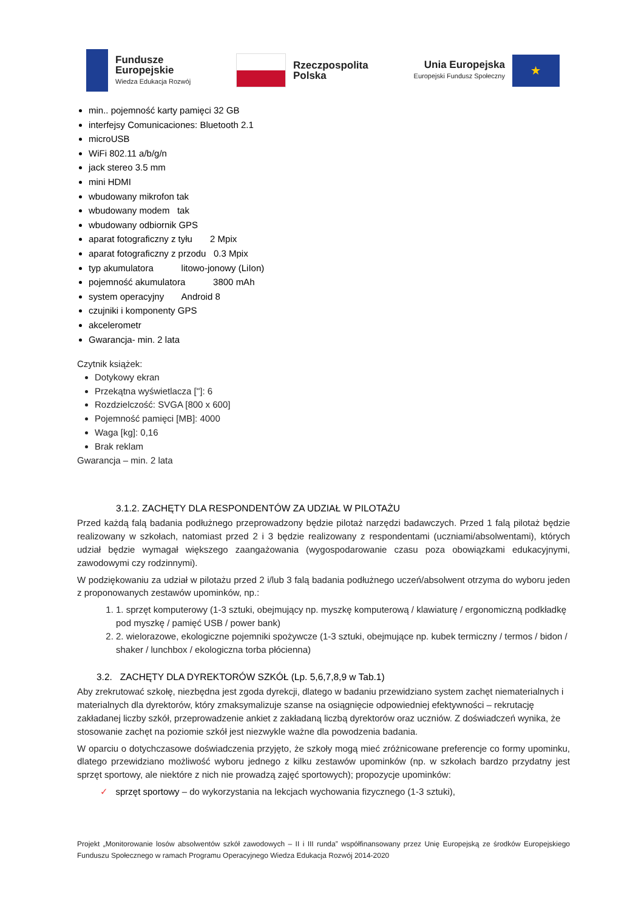Fundusze
Europejskie
Wiedza Edukacja Rozwój
Rzeczpospolita
Polska
Unia Europejska
Europejski Fundusz Społeczny
★
min.. pojemność karty pamięci 32 GB
interfejsy Comunicaciones: Bluetooth 2.1
microUSB
WiFi 802.11 a/b/g/n
jack stereo 3.5 mm
mini HDMI
wbudowany mikrofon tak
wbudowany modem tak
wbudowany odbiornik GPS
aparat fotograficzny z tyłu 2 Mpix
aparat fotograficzny z przodu 0.3 Mpix
typ akumulatora litowo-jonowy (LiIon)
pojemność akumulatora 3800 mAh
system operacyjny Android 8
czujniki i komponenty GPS
akcelerometr
Gwarancja- min. 2 lata
Czytnik książek:
Dotykowy ekran
Przekątna wyświetlacza ['']: 6
Rozdzielczość: SVGA [800 x 600]
Pojemność pamięci [MB]: 4000
Waga [kg]: 0,16
Brak reklam
Gwarancja – min. 2 lata
3.1.2. ZACHĘTY DLA RESPONDENTÓW ZA UDZIAŁ W PILOTAŻU
Przed każdą falą badania podłużnego przeprowadzony będzie pilotaż narzędzi badawczych. Przed 1 falą pilotaż będzie realizowany w szkołach, natomiast przed 2 i 3 będzie realizowany z respondentami (uczniami/absolwentami), których udział będzie wymagał większego zaangażowania (wygospodarowanie czasu poza obowiązkami edukacyjnymi, zawodowymi czy rodzinnymi).
W podziękowaniu za udział w pilotażu przed 2 i/lub 3 falą badania podłużnego uczeń/absolwent otrzyma do wyboru jeden z proponowanych zestawów upominków, np.:
1. 1. sprzęt komputerowy (1-3 sztuki, obejmujący np. myszkę komputerową / klawiaturę / ergonomiczną podkładkę pod myszkę / pamięć USB / power bank)
2. 2. wielorazowe, ekologiczne pojemniki spożywcze (1-3 sztuki, obejmujące np. kubek termiczny / termos / bidon / shaker / lunchbox / ekologiczna torba płócienna)
3.2. ZACHĘTY DLA DYREKTORÓW SZKÓŁ (Lp. 5,6,7,8,9 w Tab.1)
Aby zrekrutować szkołę, niezbędna jest zgoda dyrekcji, dlatego w badaniu przewidziano system zachęt niematerialnych i materialnych dla dyrektorów, który zmaksymalizuje szanse na osiągnięcie odpowiedniej efektywności – rekrutację zakładanej liczby szkół, przeprowadzenie ankiet z zakładaną liczbą dyrektorów oraz uczniów. Z doświadczeń wynika, że stosowanie zachęt na poziomie szkół jest niezwykle ważne dla powodzenia badania.
W oparciu o dotychczasowe doświadczenia przyjęto, że szkoły mogą mieć zróżnicowane preferencje co formy upominku, dlatego przewidziano możliwość wyboru jednego z kilku zestawów upominków (np. w szkołach bardzo przydatny jest sprzęt sportowy, ale niektóre z nich nie prowadzą zajęć sportowych); propozycje upominków:
✓ sprzęt sportowy – do wykorzystania na lekcjach wychowania fizycznego (1-3 sztuki),
Projekt „Monitorowanie losów absolwentów szkół zawodowych – II i III runda” współfinansowany przez Unię Europejską ze środków Europejskiego Funduszu Społecznego w ramach Programu Operacyjnego Wiedza Edukacja Rozwój 2014-2020